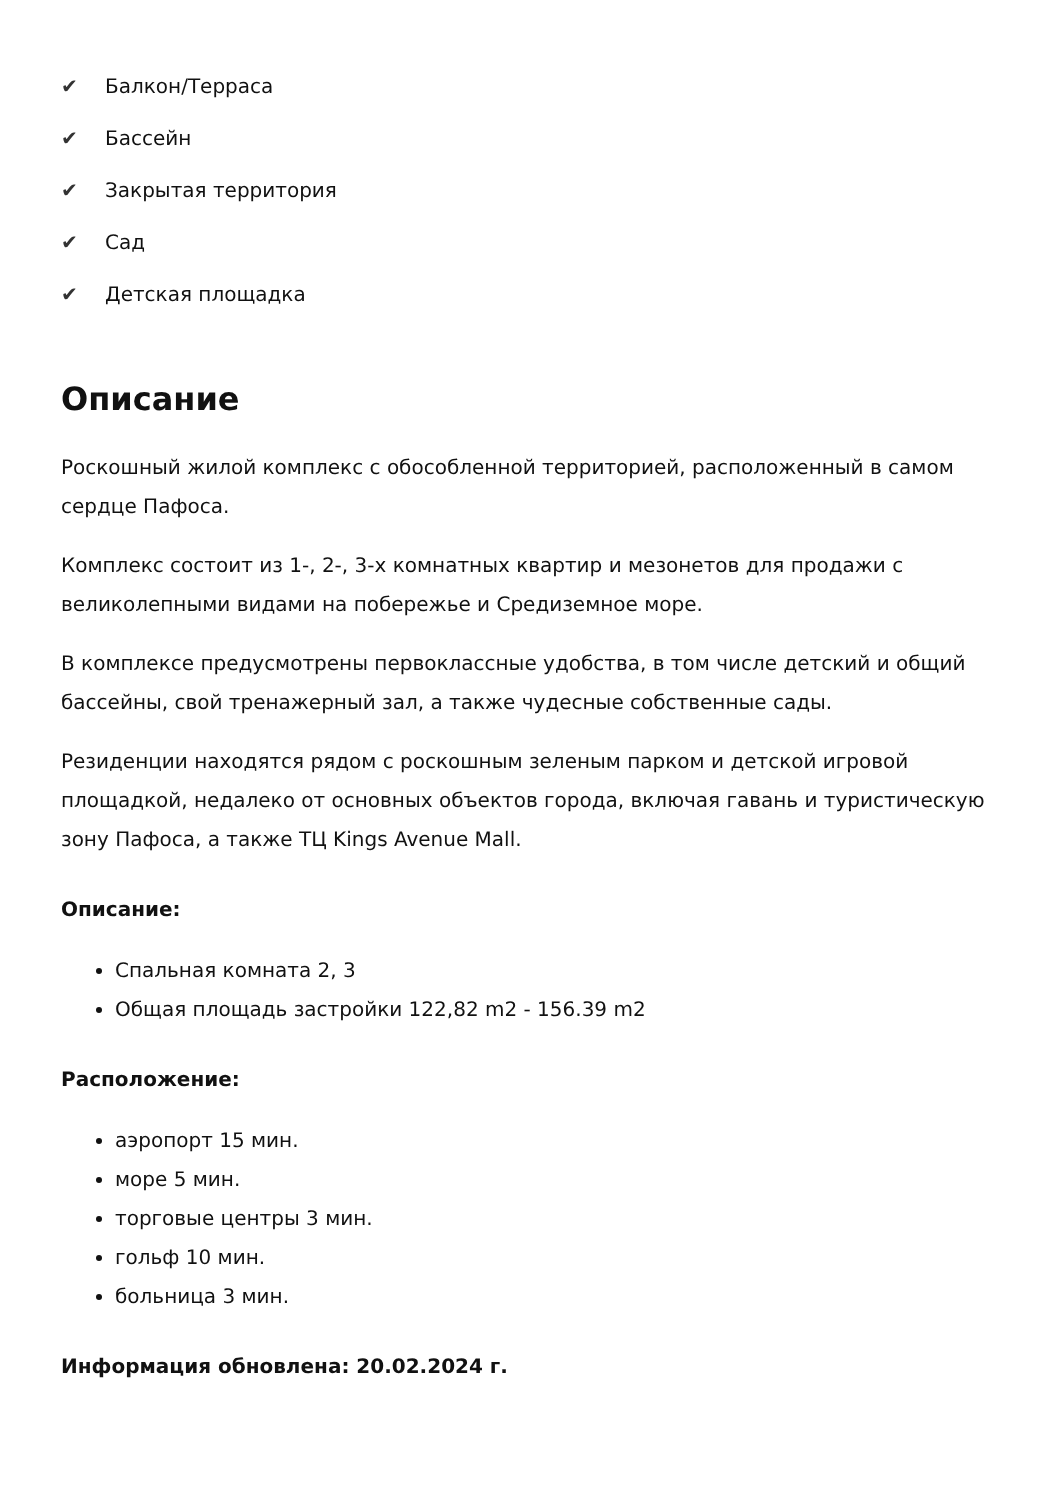✔ Балкон/Терраса
✔ Бассейн
✔ Закрытая территория
✔ Сад
✔ Детская площадка
Описание
Роскошный жилой комплекс с обособленной территорией, расположенный в самом сердце Пафоса.
Комплекс состоит из 1-, 2-, 3-х комнатных квартир и мезонетов для продажи с великолепными видами на побережье и Средиземное море.
В комплексе предусмотрены первоклассные удобства, в том числе детский и общий бассейны, свой тренажерный зал, а также чудесные собственные сады.
Резиденции находятся рядом с роскошным зеленым парком и детской игровой площадкой, недалеко от основных объектов города, включая гавань и туристическую зону Пафоса, а также ТЦ Kings Avenue Mall.
Описание:
Спальная комната 2, 3
Общая площадь застройки 122,82 m2 - 156.39 m2
Расположение:
аэропорт 15 мин.
море 5 мин.
торговые центры 3 мин.
гольф 10 мин.
больница 3 мин.
Информация обновлена: 20.02.2024 г.